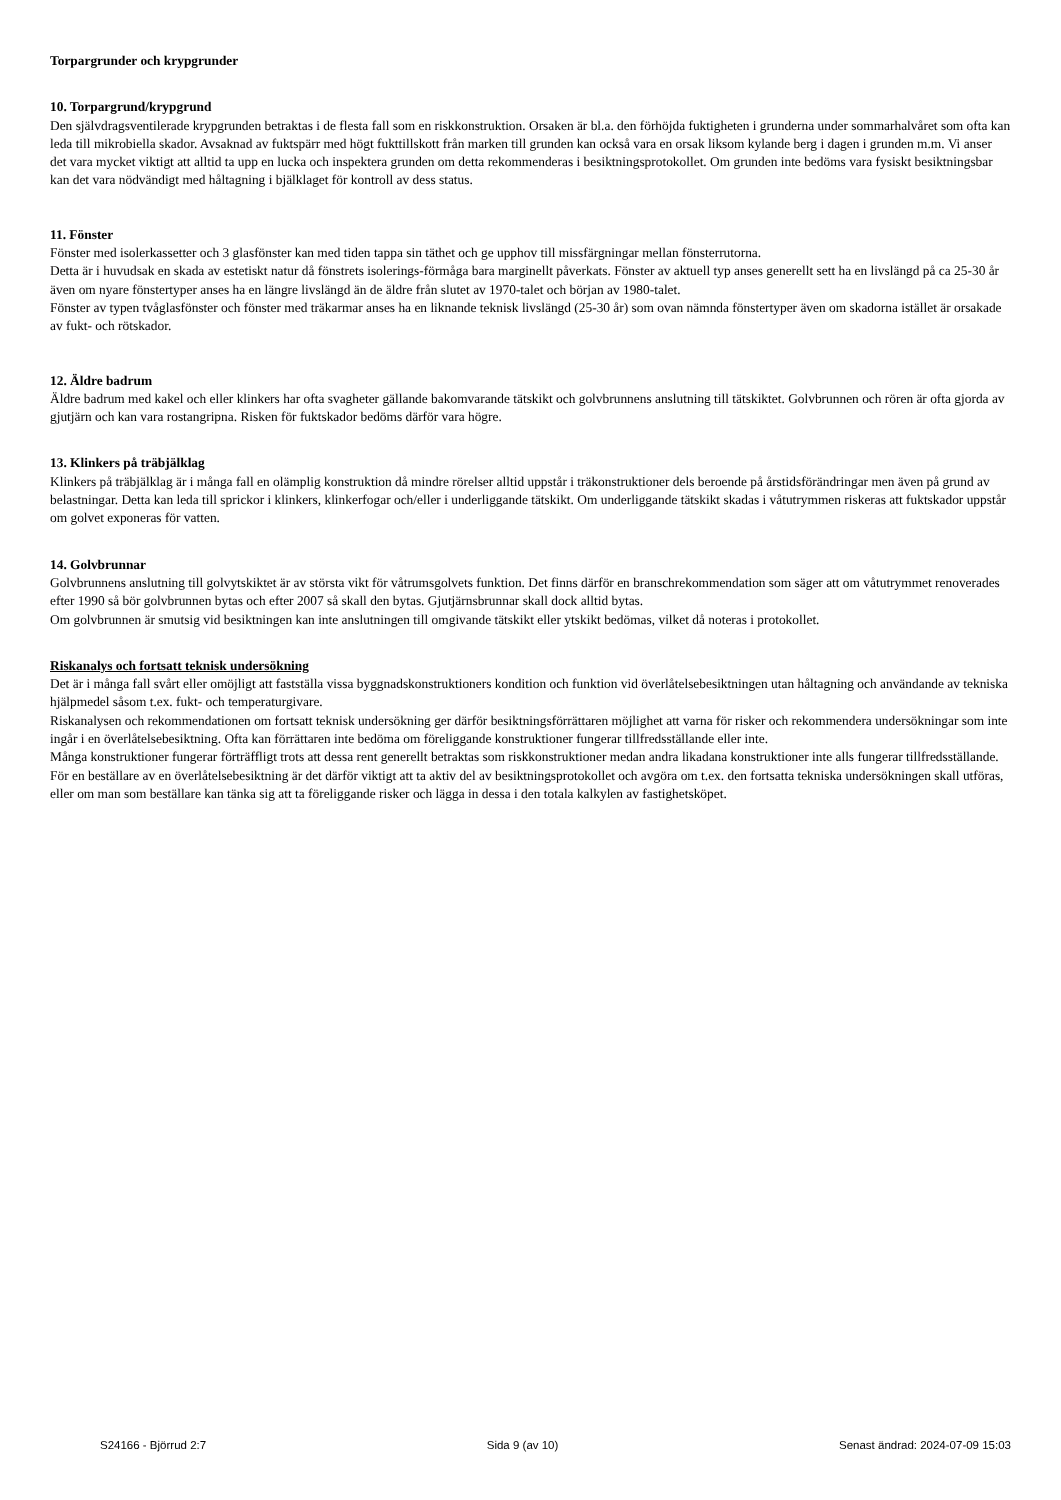Torpargrunder och krypgrunder
10. Torpargrund/krypgrund
Den självdragsventilerade krypgrunden betraktas i de flesta fall som en riskkonstruktion. Orsaken är bl.a. den förhöjda fuktigheten i grunderna under sommarhalvåret som ofta kan leda till mikrobiella skador. Avsaknad av fuktspärr med högt fukttillskott från marken till grunden kan också vara en orsak liksom kylande berg i dagen i grunden m.m. Vi anser det vara mycket viktigt att alltid ta upp en lucka och inspektera grunden om detta rekommenderas i besiktningsprotokollet. Om grunden inte bedöms vara fysiskt besiktningsbar kan det vara nödvändigt med håltagning i bjälklaget för kontroll av dess status.
11. Fönster
Fönster med isolerkassetter och 3 glasfönster kan med tiden tappa sin täthet och ge upphov till missfärgningar mellan fönsterrutorna.
Detta är i huvudsak en skada av estetiskt natur då fönstrets isolerings-förmåga bara marginellt påverkats. Fönster av aktuell typ anses generellt sett ha en livslängd på ca 25-30 år även om nyare fönstertyper anses ha en längre livslängd än de äldre från slutet av 1970-talet och början av 1980-talet.
Fönster av typen tvåglasfönster och fönster med träkarmar anses ha en liknande teknisk livslängd (25-30 år) som ovan nämnda fönstertyper även om skadorna istället är orsakade av fukt- och rötskador.
12. Äldre badrum
Äldre badrum med kakel och eller klinkers har ofta svagheter gällande bakomvarande tätskikt och golvbrunnens anslutning till tätskiktet. Golvbrunnen och rören är ofta gjorda av gjutjärn och kan vara rostangripna. Risken för fuktskador bedöms därför vara högre.
13. Klinkers på träbjälklag
Klinkers på träbjälklag är i många fall en olämplig konstruktion då mindre rörelser alltid uppstår i träkonstruktioner dels beroende på årstidsförändringar men även på grund av belastningar. Detta kan leda till sprickor i klinkers, klinkerfogar och/eller i underliggande tätskikt. Om underliggande tätskikt skadas i våtutrymmen riskeras att fuktskador uppstår om golvet exponeras för vatten.
14. Golvbrunnar
Golvbrunnens anslutning till golvytskiktet är av största vikt för våtrumsgolvets funktion. Det finns därför en branschrekommendation som säger att om våtutrymmet renoverades efter 1990 så bör golvbrunnen bytas och efter 2007 så skall den bytas. Gjutjärnsbrunnar skall dock alltid bytas.
Om golvbrunnen är smutsig vid besiktningen kan inte anslutningen till omgivande tätskikt eller ytskikt bedömas, vilket då noteras i protokollet.
Riskanalys och fortsatt teknisk undersökning
Det är i många fall svårt eller omöjligt att fastställa vissa byggnadskonstruktioners kondition och funktion vid överlåtelsebesiktningen utan håltagning och användande av tekniska hjälpmedel såsom t.ex. fukt- och temperaturgivare.
Riskanalysen och rekommendationen om fortsatt teknisk undersökning ger därför besiktningsförrättaren möjlighet att varna för risker och rekommendera undersökningar som inte ingår i en överlåtelsebesiktning. Ofta kan förrättaren inte bedöma om föreliggande konstruktioner fungerar tillfredsställande eller inte.
Många konstruktioner fungerar förträffligt trots att dessa rent generellt betraktas som riskkonstruktioner medan andra likadana konstruktioner inte alls fungerar tillfredsställande.
För en beställare av en överlåtelsebesiktning är det därför viktigt att ta aktiv del av besiktningsprotokollet och avgöra om t.ex. den fortsatta tekniska undersökningen skall utföras, eller om man som beställare kan tänka sig att ta föreliggande risker och lägga in dessa i den totala kalkylen av fastighetsköpet.
S24166 - Björrud 2:7 Sida 9 (av 10) Senast ändrad: 2024-07-09 15:03